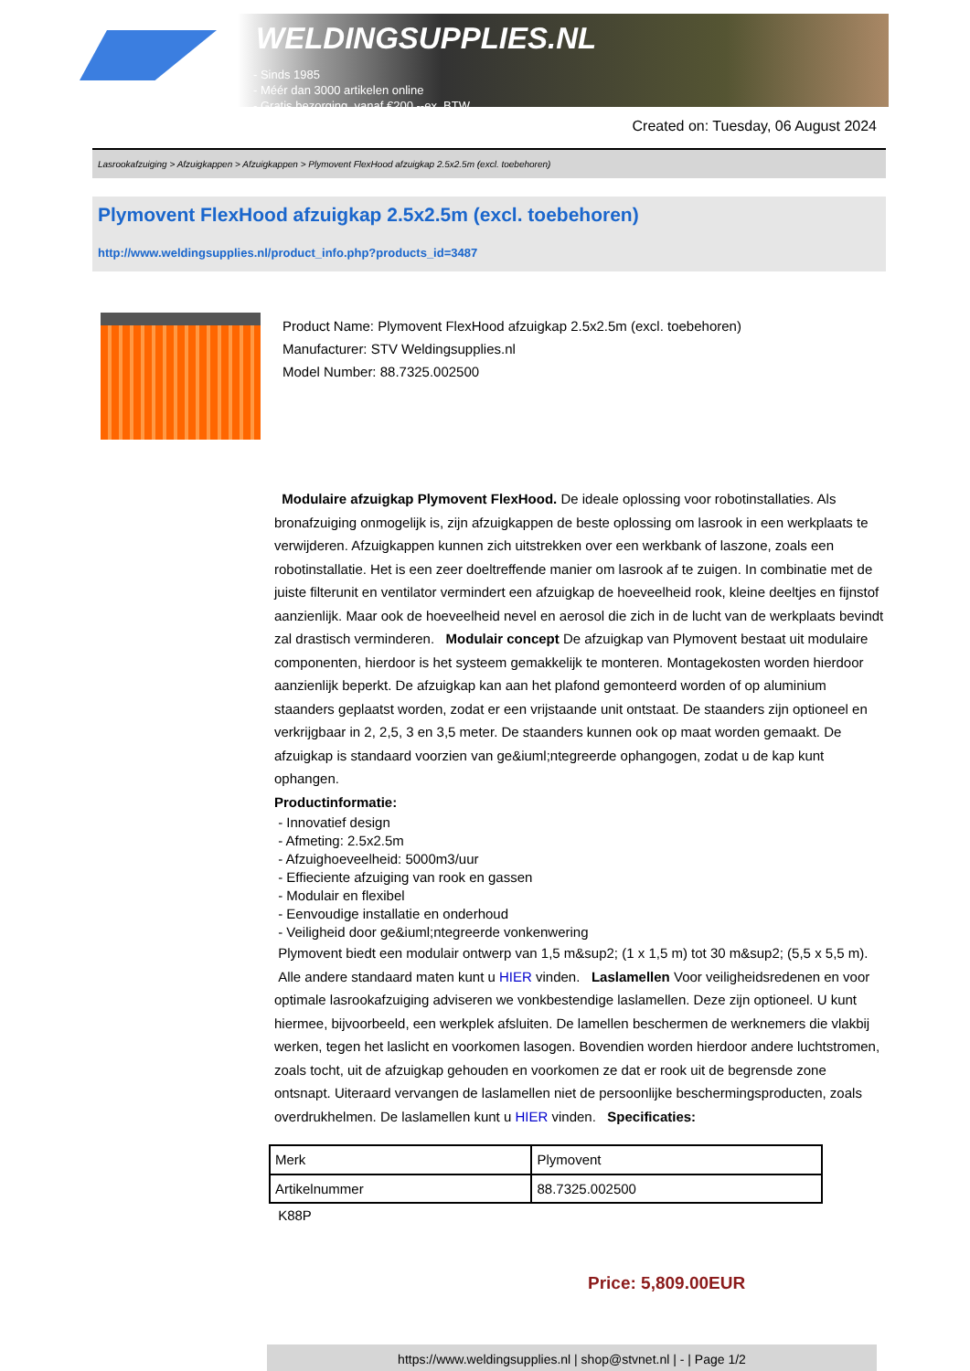WELDINGSUPPLIES.NL
- Sinds 1985
- Méér dan 3000 artikelen online
- Gratis bezorging, vanaf €200,--ex. BTW
Created on: Tuesday, 06 August 2024
Lasrookafzuiging > Afzuigkappen > Afzuigkappen > Plymovent FlexHood afzuigkap 2.5x2.5m (excl. toebehoren)
Plymovent FlexHood afzuigkap 2.5x2.5m (excl. toebehoren)
http://www.weldingsupplies.nl/product_info.php?products_id=3487
Product Name: Plymovent FlexHood afzuigkap 2.5x2.5m (excl. toebehoren)
Manufacturer: STV Weldingsupplies.nl
Model Number: 88.7325.002500
Modulaire afzuigkap Plymovent FlexHood. De ideale oplossing voor robotinstallaties. Als bronafzuiging onmogelijk is, zijn afzuigkappen de beste oplossing om lasrook in een werkplaats te verwijderen. Afzuigkappen kunnen zich uitstrekken over een werkbank of laszone, zoals een robotinstallatie. Het is een zeer doeltreffende manier om lasrook af te zuigen. In combinatie met de juiste filterunit en ventilator vermindert een afzuigkap de hoeveelheid rook, kleine deeltjes en fijnstof aanzienlijk. Maar ook de hoeveelheid nevel en aerosol die zich in de lucht van de werkplaats bevindt zal drastisch verminderen. Modulair concept De afzuigkap van Plymovent bestaat uit modulaire componenten, hierdoor is het systeem gemakkelijk te monteren. Montagekosten worden hierdoor aanzienlijk beperkt. De afzuigkap kan aan het plafond gemonteerd worden of op aluminium staanders geplaatst worden, zodat er een vrijstaande unit ontstaat. De staanders zijn optioneel en verkrijgbaar in 2, 2,5, 3 en 3,5 meter. De staanders kunnen ook op maat worden gemaakt. De afzuigkap is standaard voorzien van ge&iuml;ntegreerde ophangogen, zodat u de kap kunt ophangen.
Productinformatie:
- Innovatief design
- Afmeting: 2.5x2.5m
- Afzuighoeveelheid: 5000m3/uur
- Effieciente afzuiging van rook en gassen
- Modulair en flexibel
- Eenvoudige installatie en onderhoud
- Veiligheid door ge&iuml;ntegreerde vonkenwering
Plymovent biedt een modulair ontwerp van 1,5 m&sup2; (1 x 1,5 m) tot 30 m&sup2; (5,5 x 5,5 m). Alle andere standaard maten kunt u HIER vinden. Laslamellen Voor veiligheidsredenen en voor optimale lasrookafzuiging adviseren we vonkbestendige laslamellen. Deze zijn optioneel. U kunt hiermee, bijvoorbeeld, een werkplek afsluiten. De lamellen beschermen de werknemers die vlakbij werken, tegen het laslicht en voorkomen lasogen. Bovendien worden hierdoor andere luchtstromen, zoals tocht, uit de afzuigkap gehouden en voorkomen ze dat er rook uit de begrensde zone ontsnapt. Uiteraard vervangen de laslamellen niet de persoonlijke beschermingsproducten, zoals overdrukhelmen. De laslamellen kunt u HIER vinden. Specificaties:
| Merk | Plymovent |
| Artikelnummer | 88.7325.002500 |
K88P
Price: 5,809.00EUR
https://www.weldingsupplies.nl | shop@stvnet.nl | - | Page 1/2